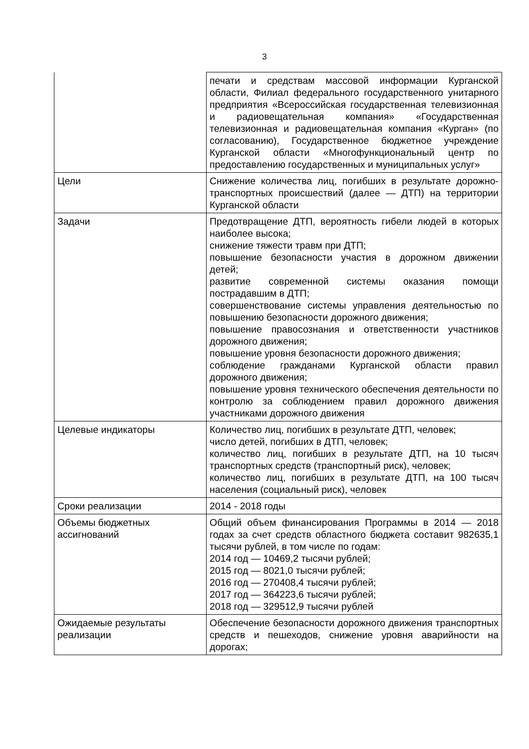3
| | печати и средствам массовой информации Курганской области, Филиал федерального государственного унитарного предприятия «Всероссийская государственная телевизионная и радиовещательная компания» «Государственная телевизионная и радиовещательная компания «Курган» (по согласованию), Государственное бюджетное учреждение Курганской области «Многофункциональный центр по предоставлению государственных и муниципальных услуг» |
| Цели | Снижение количества лиц, погибших в результате дорожно-транспортных происшествий (далее — ДТП) на территории Курганской области |
| Задачи | Предотвращение ДТП, вероятность гибели людей в которых наиболее высока; снижение тяжести травм при ДТП; повышение безопасности участия в дорожном движении детей; развитие современной системы оказания помощи пострадавшим в ДТП; совершенствование системы управления деятельностью по повышению безопасности дорожного движения; повышение правосознания и ответственности участников дорожного движения; повышение уровня безопасности дорожного движения; соблюдение гражданами Курганской области правил дорожного движения; повышение уровня технического обеспечения деятельности по контролю за соблюдением правил дорожного движения участниками дорожного движения |
| Целевые индикаторы | Количество лиц, погибших в результате ДТП, человек; число детей, погибших в ДТП, человек; количество лиц, погибших в результате ДТП, на 10 тысяч транспортных средств (транспортный риск), человек; количество лиц, погибших в результате ДТП, на 100 тысяч населения (социальный риск), человек |
| Сроки реализации | 2014 - 2018 годы |
| Объемы бюджетных ассигнований | Общий объем финансирования Программы в 2014 — 2018 годах за счет средств областного бюджета составит 982635,1 тысячи рублей, в том числе по годам: 2014 год — 10469,2 тысячи рублей; 2015 год — 8021,0 тысячи рублей; 2016 год — 270408,4 тысячи рублей; 2017 год — 364223,6 тысячи рублей; 2018 год — 329512,9 тысячи рублей |
| Ожидаемые результаты реализации | Обеспечение безопасности дорожного движения транспортных средств и пешеходов, снижение уровня аварийности на дорогах; |